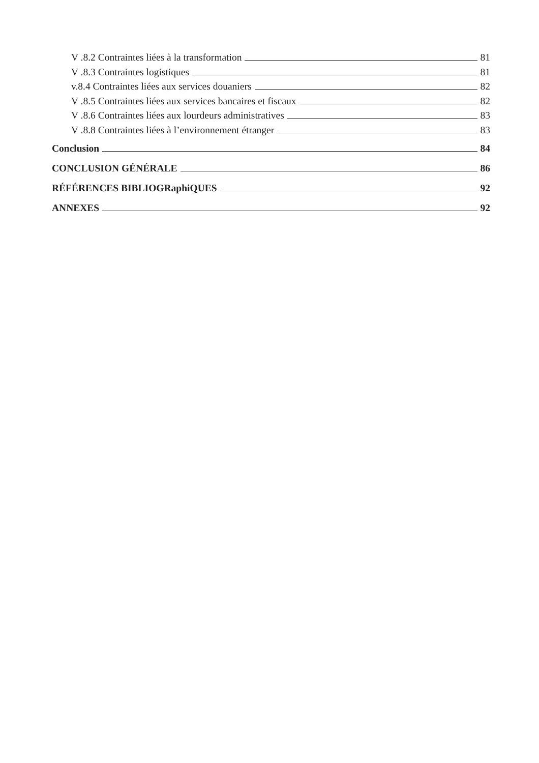V .8.2 Contraintes liées à la transformation 81
V .8.3 Contraintes logistiques 81
v.8.4 Contraintes liées aux services douaniers 82
V .8.5 Contraintes liées aux services bancaires et fiscaux 82
V .8.6 Contraintes liées aux lourdeurs administratives 83
V .8.8 Contraintes liées à l’environnement étranger 83
Conclusion 84
CONCLUSION GÉNÉRALE 86
RÉFÉRENCES BIBLIOGRaphiQUES 92
ANNEXES 92